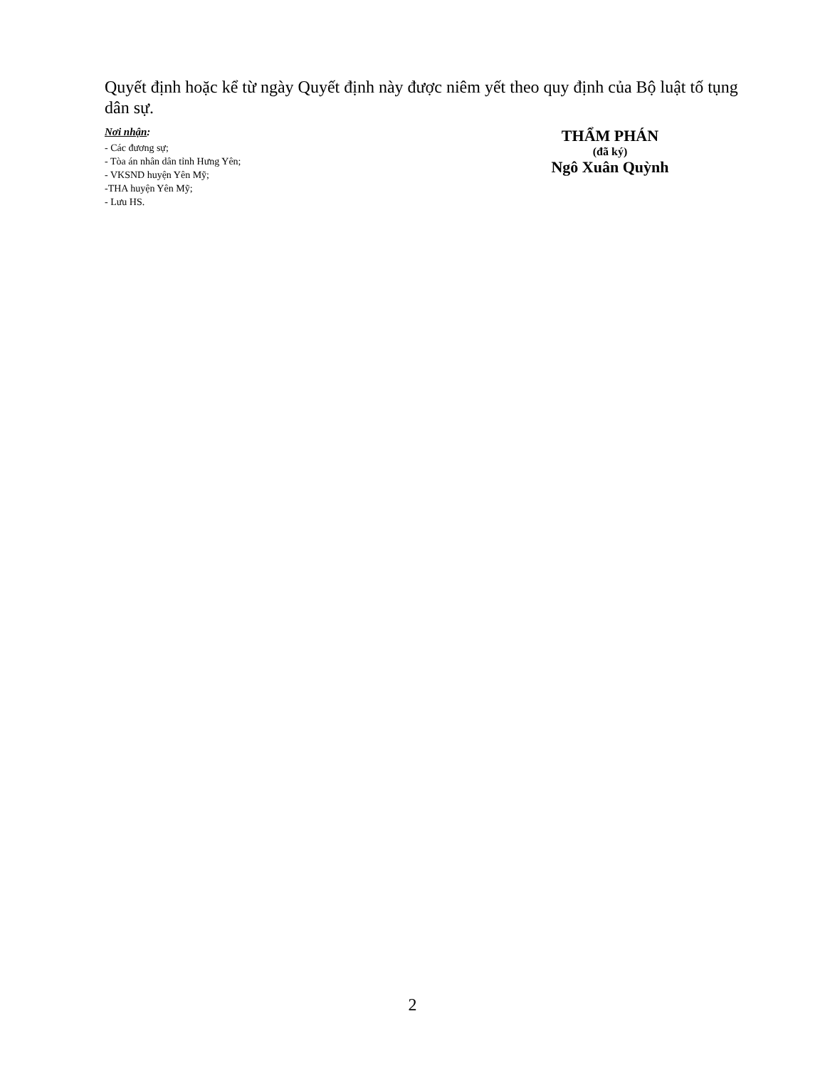Quyết định hoặc kể từ ngày Quyết định này được niêm yết theo quy định của Bộ luật tố tụng dân sự.
Nơi nhận:
- Các đương sự;
- Tòa án nhân dân tỉnh Hưng Yên;
- VKSND huyện Yên Mỹ;
-THA huyện Yên Mỹ;
- Lưu HS.
THẨM PHÁN
(đã ký)
Ngô Xuân Quỳnh
2